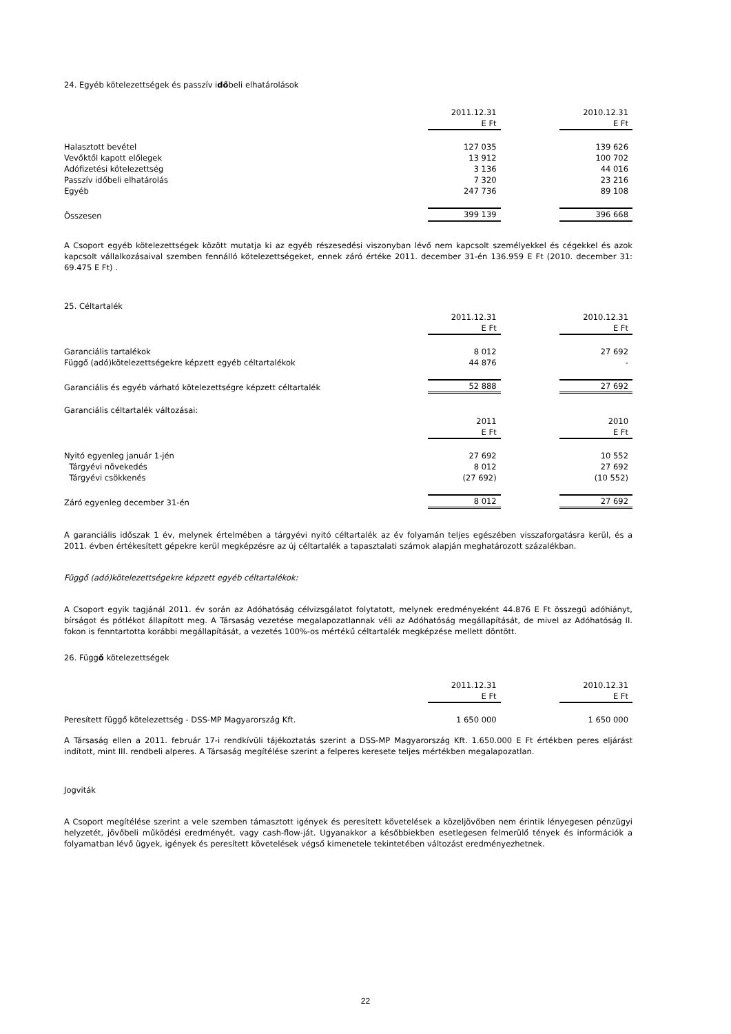24. Egyéb kötelezettségek és passzív időbeli elhatárolások
| | 2011.12.31 | | 2010.12.31 |
| | E Ft | | E Ft |
| Halasztott bevétel | 127 035 | | 139 626 |
| Vevőktől kapott előlegek | 13 912 | | 100 702 |
| Adófizetési kötelezettség | 3 136 | | 44 016 |
| Passzív időbeli elhatárolás | 7 320 | | 23 216 |
| Egyéb | 247 736 | | 89 108 |
| Összesen | 399 139 | | 396 668 |
A Csoport egyéb kötelezettségek között mutatja ki az egyéb részesedési viszonyban lévő nem kapcsolt személyekkel és cégekkel és azok kapcsolt vállalkozásaival szemben fennálló kötelezettségeket, ennek záró értéke 2011. december 31-én 136.959 E Ft (2010. december 31: 69.475 E Ft) .
25. Céltartalék
| | 2011.12.31 | | 2010.12.31 |
| | E Ft | | E Ft |
| Garanciális tartalékok | 8 012 | | 27 692 |
| Függő (adó)kötelezettségekre képzett egyéb céltartalékok | 44 876 | | - |
| Garanciális és egyéb várható kötelezettségre képzett céltartalék | 52 888 | | 27 692 |
| Garanciális céltartalék változásai: | | | |
| | 2011 | | 2010 |
| | E Ft | | E Ft |
| Nyitó egyenleg január 1-jén | 27 692 | | 10 552 |
| Tárgyévi növekedés | 8 012 | | 27 692 |
| Tárgyévi csökkenés | (27 692) | | (10 552) |
| Záró egyenleg december 31-én | 8 012 | | 27 692 |
A garanciális időszak 1 év, melynek értelmében a tárgyévi nyitó céltartalék az év folyamán teljes egészében visszaforgatásra kerül, és a 2011. évben értékesített gépekre kerül megképzésre az új céltartalék a tapasztalati számok alapján meghatározott százalékban.
Függő (adó)kötelezettségekre képzett egyéb céltartalékok:
A Csoport egyik tagjánál 2011. év során az Adóhatóság célvizsgálatot folytatott, melynek eredményeként 44.876 E Ft összegű adóhiányt, bírságot és pótlékot állapított meg. A Társaság vezetése megalapozatlannak véli az Adóhatóság megállapítását, de mivel az Adóhatóság II. fokon is fenntartotta korábbi megállapítását, a vezetés 100%-os mértékű céltartalék megképzése mellett döntött.
26. Függő kötelezettségek
| | 2011.12.31 | | 2010.12.31 |
| | E Ft | | E Ft |
| Peresített függő kötelezettség - DSS-MP Magyarország Kft. | 1 650 000 | | 1 650 000 |
A Társaság ellen a 2011. február 17-i rendkívüli tájékoztatás szerint a DSS-MP Magyarország Kft. 1.650.000 E Ft értékben peres eljárást indított, mint III. rendbeli alperes. A Társaság megítélése szerint a felperes keresete teljes mértékben megalapozatlan.
Jogviták
A Csoport megítélése szerint a vele szemben támasztott igények és peresített követelések a közeljövőben nem érintik lényegesen pénzügyi helyzetét, jövőbeli működési eredményét, vagy cash-flow-ját. Ugyanakkor a későbbiekben esetlegesen felmerülő tények és információk a folyamatban lévő ügyek, igények és peresített követelések végső kimenetele tekintetében változást eredményezhetnek.
22